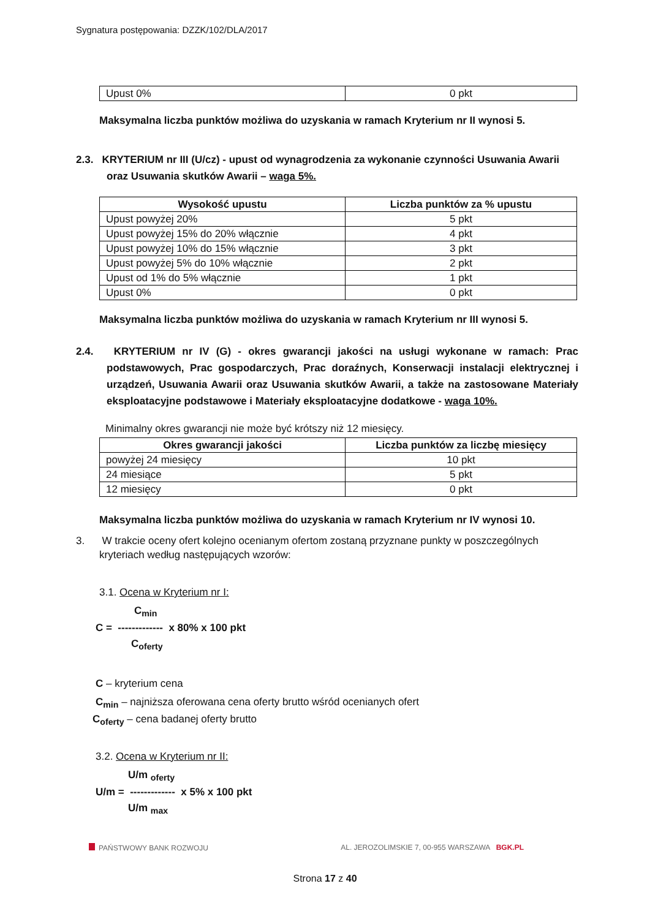Sygnatura postępowania: DZZK/102/DLA/2017
| Upust 0% | 0 pkt |
Maksymalna liczba punktów możliwa do uzyskania w ramach Kryterium nr II wynosi 5.
2.3. KRYTERIUM nr III (U/cz) - upust od wynagrodzenia za wykonanie czynności Usuwania Awarii oraz Usuwania skutków Awarii – waga 5%.
| Wysokość upustu | Liczba punktów za % upustu |
| --- | --- |
| Upust powyżej 20% | 5 pkt |
| Upust powyżej 15% do 20% włącznie | 4 pkt |
| Upust powyżej 10% do 15% włącznie | 3 pkt |
| Upust powyżej 5% do 10% włącznie | 2 pkt |
| Upust od 1% do 5% włącznie | 1 pkt |
| Upust 0% | 0 pkt |
Maksymalna liczba punktów możliwa do uzyskania w ramach Kryterium nr III wynosi 5.
2.4. KRYTERIUM nr IV (G) - okres gwarancji jakości na usługi wykonane w ramach: Prac podstawowych, Prac gospodarczych, Prac doraźnych, Konserwacji instalacji elektrycznej i urządzeń, Usuwania Awarii oraz Usuwania skutków Awarii, a także na zastosowane Materiały eksploatacyjne podstawowe i Materiały eksploatacyjne dodatkowe - waga 10%.
Minimalny okres gwarancji nie może być krótszy niż 12 miesięcy.
| Okres gwarancji jakości | Liczba punktów za liczbę miesięcy |
| --- | --- |
| powyżej 24 miesięcy | 10 pkt |
| 24 miesiące | 5 pkt |
| 12 miesięcy | 0 pkt |
Maksymalna liczba punktów możliwa do uzyskania w ramach Kryterium nr IV wynosi 10.
3. W trakcie oceny ofert kolejno ocenianym ofertom zostaną przyznane punkty w poszczególnych kryteriach według następujących wzorów:
3.1. Ocena w Kryterium nr I:
C<sub>min</sub>
C = ------------- x 80% x 100 pkt
C<sub>oferty</sub>
C – kryterium cena
C<sub>min</sub> – najniższa oferowana cena oferty brutto wśród ocenianych ofert
C<sub>oferty</sub> – cena badanej oferty brutto
3.2. Ocena w Kryterium nr II:
U/m <sub>oferty</sub>
U/m = ------------- x 5% x 100 pkt
U/m <sub>max</sub>
PAŃSTWOWY BANK ROZWOJU AL. JEROZOLIMSKIE 7, 00-955 WARSZAWA BGK.PL
Strona 17 z 40